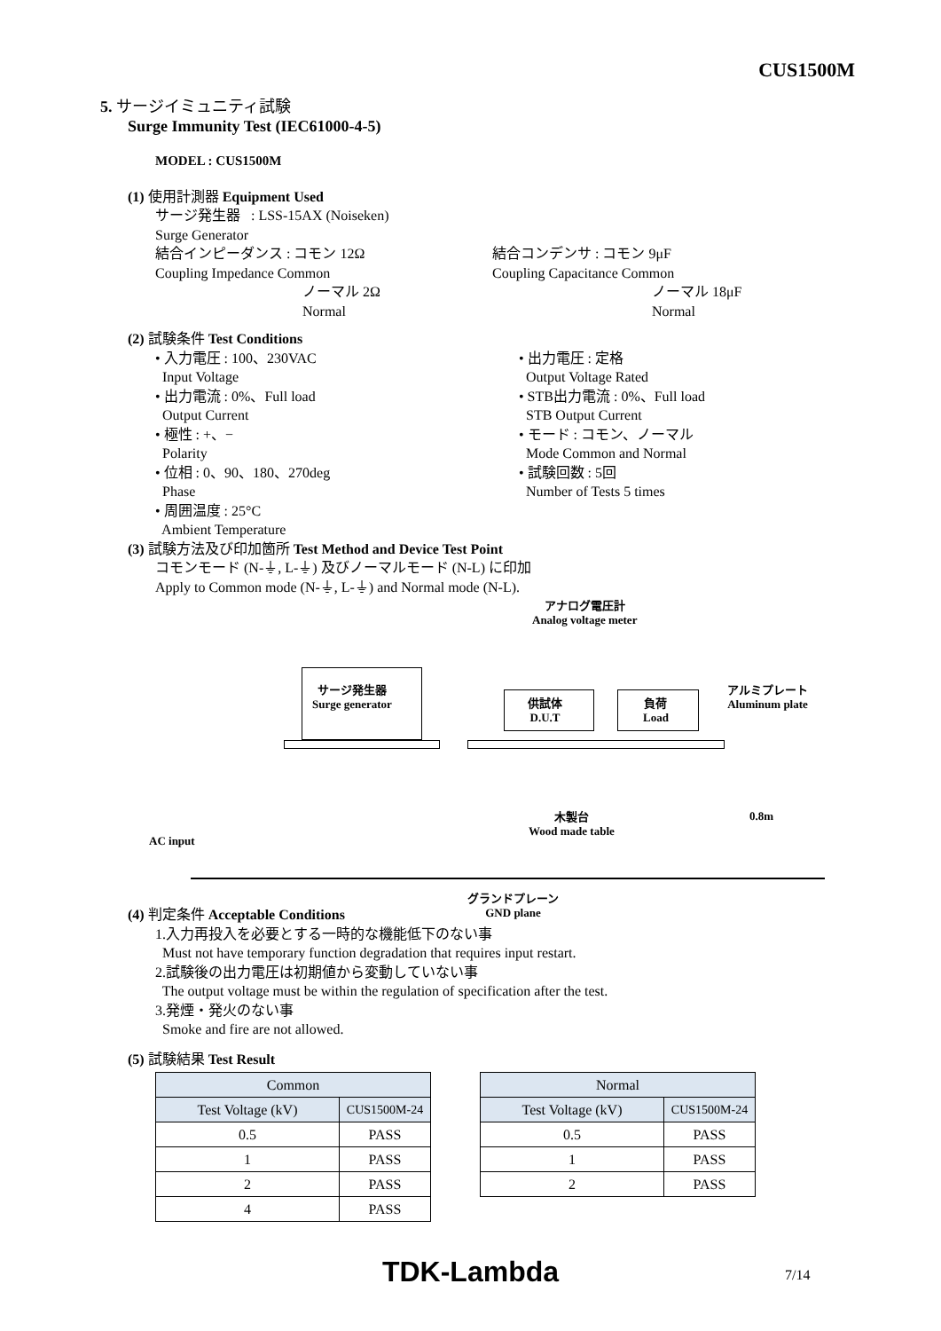CUS1500M
5. サージイミュニティ試験
Surge Immunity Test (IEC61000-4-5)
MODEL : CUS1500M
(1) 使用計測器 Equipment Used
サージ発生器 : LSS-15AX (Noiseken)
Surge Generator
結合インピーダンス : コモン 12Ω
Coupling Impedance Common
ノーマル 2Ω
Normal
結合コンデンサ : コモン 9μF
Coupling Capacitance Common
ノーマル 18μF
Normal
(2) 試験条件 Test Conditions
• 入力電圧 : 100、230VAC
Input Voltage
• 出力電流 : 0%、Full load
Output Current
• 極性 : +、−
Polarity
• 位相 : 0、90、180、270deg
Phase
• 周囲温度 : 25°C
Ambient Temperature
• 出力電圧 : 定格
Output Voltage Rated
• STB出力電流 : 0%、Full load
STB Output Current
• モード : コモン、ノーマル
Mode Common and Normal
• 試験回数 : 5回
Number of Tests 5 times
(3) 試験方法及び印加箇所 Test Method and Device Test Point
コモンモード (N-⏚, L-⏚) 及びノーマルモード (N-L) に印加
Apply to Common mode (N-⏚, L-⏚) and Normal mode (N-L).
アナログ電圧計
Analog voltage meter
サージ発生器
Surge generator
供試体
D.U.T
負荷
Load
アルミプレート
Aluminum plate
木製台
Wood made table
0.8m
AC input
グランドプレーン
GND plane
(4) 判定条件 Acceptable Conditions
1.入力再投入を必要とする一時的な機能低下のない事
Must not have temporary function degradation that requires input restart.
2.試験後の出力電圧は初期値から変動していない事
The output voltage must be within the regulation of specification after the test.
3.発煙・発火のない事
Smoke and fire are not allowed.
(5) 試験結果 Test Result
| Common | |
| Test Voltage (kV) | CUS1500M-24 |
| 0.5 | PASS |
| 1 | PASS |
| 2 | PASS |
| 4 | PASS |
| Normal | |
| Test Voltage (kV) | CUS1500M-24 |
| 0.5 | PASS |
| 1 | PASS |
| 2 | PASS |
TDK-Lambda 7/14